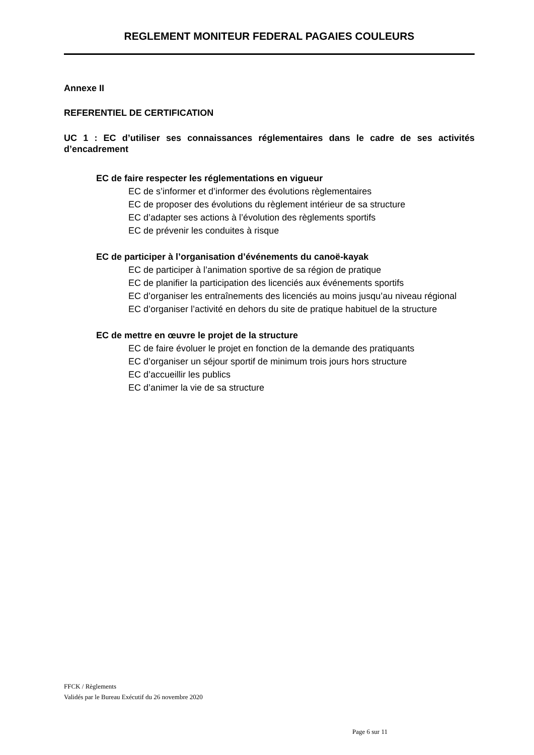REGLEMENT MONITEUR FEDERAL PAGAIES COULEURS
Annexe II
REFERENTIEL DE CERTIFICATION
UC 1 : EC d’utiliser ses connaissances réglementaires dans le cadre de ses activités d’encadrement
EC de faire respecter les réglementations en vigueur
EC de s’informer et d’informer des évolutions règlementaires
EC de proposer des évolutions du règlement intérieur de sa structure
EC d’adapter ses actions à l’évolution des règlements sportifs
EC de prévenir les conduites à risque
EC de participer à l’organisation d’événements du canoë-kayak
EC de participer à l’animation sportive de sa région de pratique
EC de planifier la participation des licenciés aux événements sportifs
EC d’organiser les entraînements des licenciés au moins jusqu’au niveau régional
EC d’organiser l’activité en dehors du site de pratique habituel de la structure
EC de mettre en œuvre le projet de la structure
EC de faire évoluer le projet en fonction de la demande des pratiquants
EC d’organiser un séjour sportif de minimum trois jours hors structure
EC d’accueillir les publics
EC d’animer la vie de sa structure
FFCK / Règlements
Validés par le Bureau Exécutif du 26 novembre 2020
Page 6 sur 11